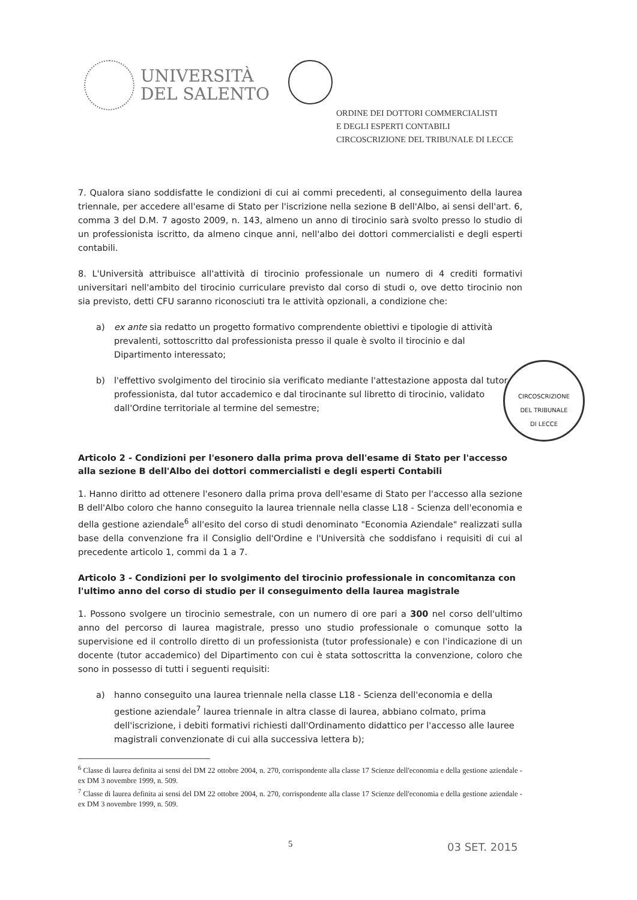UNIVERSITÀ
DEL SALENTO
ORDINE DEI DOTTORI COMMERCIALISTI
E DEGLI ESPERTI CONTABILI
CIRCOSCRIZIONE DEL TRIBUNALE DI LECCE
7. Qualora siano soddisfatte le condizioni di cui ai commi precedenti, al conseguimento della laurea triennale, per accedere all'esame di Stato per l'iscrizione nella sezione B dell'Albo, ai sensi dell'art. 6, comma 3 del D.M. 7 agosto 2009, n. 143, almeno un anno di tirocinio sarà svolto presso lo studio di un professionista iscritto, da almeno cinque anni, nell'albo dei dottori commercialisti e degli esperti contabili.
8. L'Università attribuisce all'attività di tirocinio professionale un numero di 4 crediti formativi universitari nell'ambito del tirocinio curriculare previsto dal corso di studi o, ove detto tirocinio non sia previsto, detti CFU saranno riconosciuti tra le attività opzionali, a condizione che:
a) ex ante sia redatto un progetto formativo comprendente obiettivi e tipologie di attività prevalenti, sottoscritto dal professionista presso il quale è svolto il tirocinio e dal Dipartimento interessato;
b) l'effettivo svolgimento del tirocinio sia verificato mediante l'attestazione apposta dal tutor professionista, dal tutor accademico e dal tirocinante sul libretto di tirocinio, validato dall'Ordine territoriale al termine del semestre;
Articolo 2 - Condizioni per l'esonero dalla prima prova dell'esame di Stato per l'accesso alla sezione B dell'Albo dei dottori commercialisti e degli esperti Contabili
1. Hanno diritto ad ottenere l'esonero dalla prima prova dell'esame di Stato per l'accesso alla sezione B dell'Albo coloro che hanno conseguito la laurea triennale nella classe L18 - Scienza dell'economia e della gestione aziendale<sup>6</sup> all'esito del corso di studi denominato "Economia Aziendale" realizzati sulla base della convenzione fra il Consiglio dell'Ordine e l'Università che soddisfano i requisiti di cui al precedente articolo 1, commi da 1 a 7.
Articolo 3 - Condizioni per lo svolgimento del tirocinio professionale in concomitanza con l'ultimo anno del corso di studio per il conseguimento della laurea magistrale
1. Possono svolgere un tirocinio semestrale, con un numero di ore pari a 300 nel corso dell'ultimo anno del percorso di laurea magistrale, presso uno studio professionale o comunque sotto la supervisione ed il controllo diretto di un professionista (tutor professionale) e con l'indicazione di un docente (tutor accademico) del Dipartimento con cui è stata sottoscritta la convenzione, coloro che sono in possesso di tutti i seguenti requisiti:
a) hanno conseguito una laurea triennale nella classe L18 - Scienza dell'economia e della gestione aziendale<sup>7</sup> laurea triennale in altra classe di laurea, abbiano colmato, prima dell'iscrizione, i debiti formativi richiesti dall'Ordinamento didattico per l'accesso alle lauree magistrali convenzionate di cui alla successiva lettera b);
<sup>6</sup> Classe di laurea definita ai sensi del DM 22 ottobre 2004, n. 270, corrispondente alla classe 17 Scienze dell'economia e della gestione aziendale - ex DM 3 novembre 1999, n. 509.
<sup>7</sup> Classe di laurea definita ai sensi del DM 22 ottobre 2004, n. 270, corrispondente alla classe 17 Scienze dell'economia e della gestione aziendale - ex DM 3 novembre 1999, n. 509.
CIRCOSCRIZIONE
DEL TRIBUNALE
DI LECCE
5 03 SET. 2015